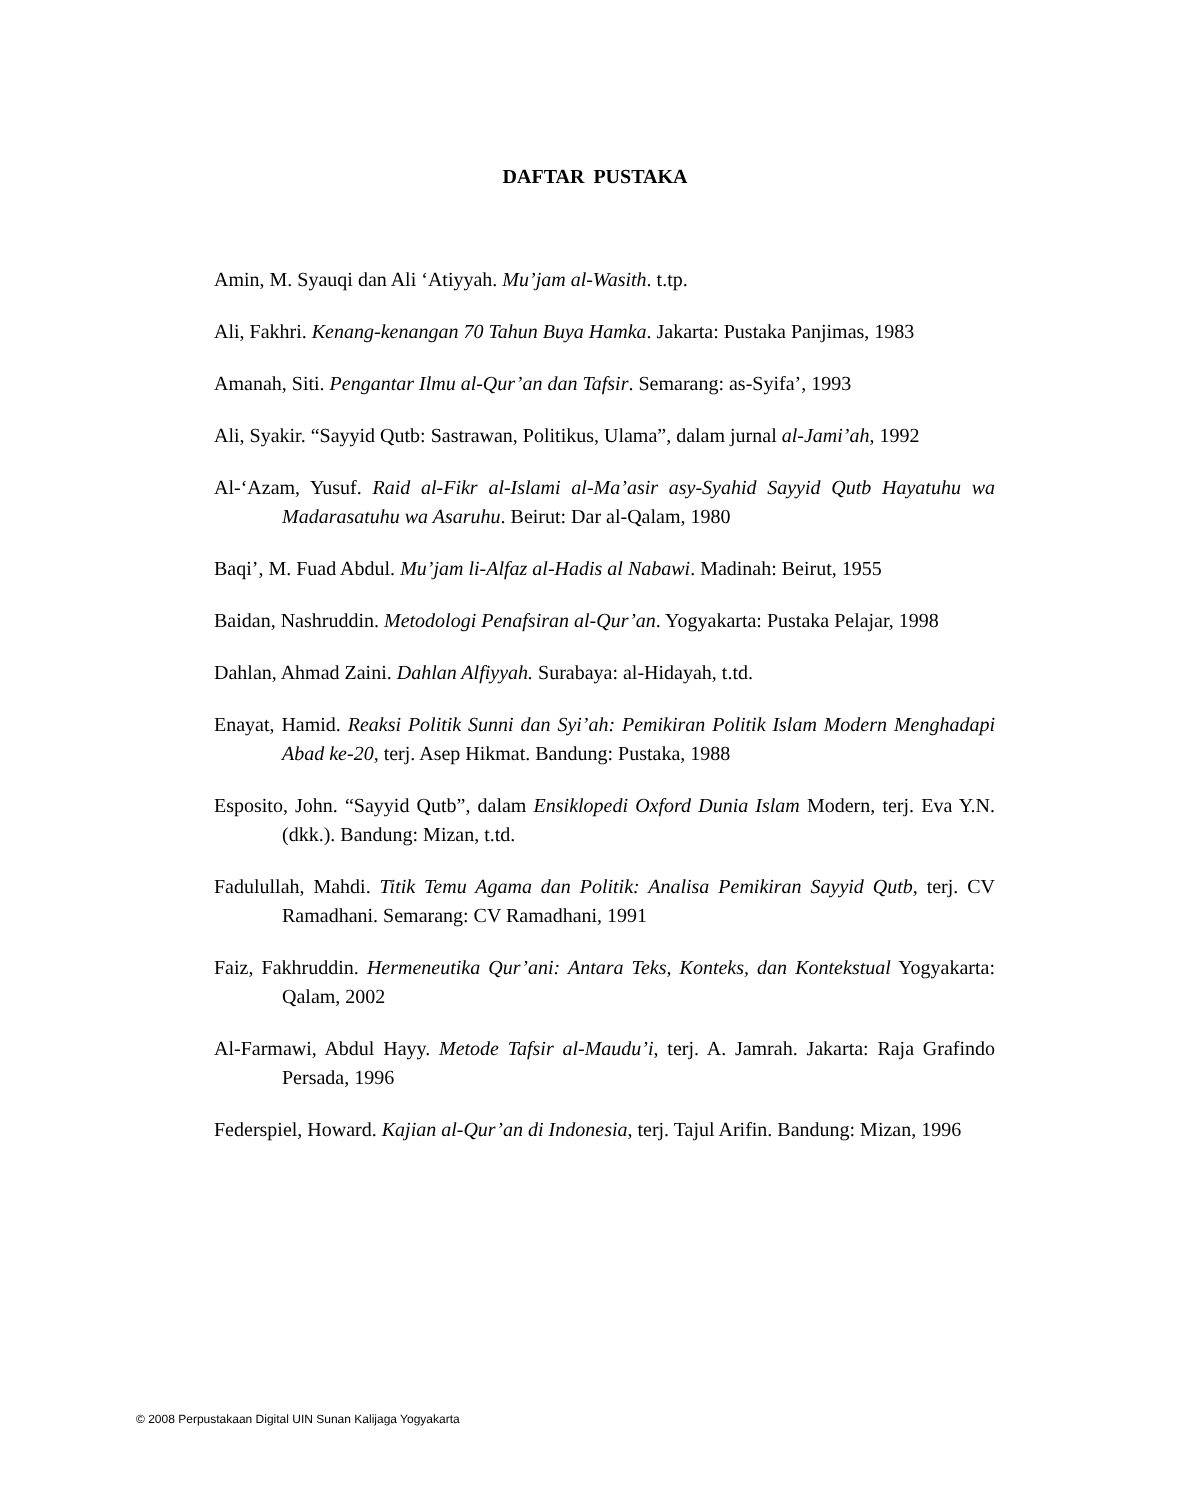DAFTAR PUSTAKA
Amin, M. Syauqi dan Ali ‘Atiyyah. Mu’jam al-Wasith. t.tp.
Ali, Fakhri. Kenang-kenangan 70 Tahun Buya Hamka. Jakarta: Pustaka Panjimas, 1983
Amanah, Siti. Pengantar Ilmu al-Qur’an dan Tafsir. Semarang: as-Syifa’, 1993
Ali, Syakir. “Sayyid Qutb: Sastrawan, Politikus, Ulama”, dalam jurnal al-Jami’ah, 1992
Al-‘Azam, Yusuf. Raid al-Fikr al-Islami al-Ma’asir asy-Syahid Sayyid Qutb Hayatuhu wa Madarasatuhu wa Asaruhu. Beirut: Dar al-Qalam, 1980
Baqi’, M. Fuad Abdul. Mu’jam li-Alfaz al-Hadis al Nabawi. Madinah: Beirut, 1955
Baidan, Nashruddin. Metodologi Penafsiran al-Qur’an. Yogyakarta: Pustaka Pelajar, 1998
Dahlan, Ahmad Zaini. Dahlan Alfiyyah. Surabaya: al-Hidayah, t.td.
Enayat, Hamid. Reaksi Politik Sunni dan Syi’ah: Pemikiran Politik Islam Modern Menghadapi Abad ke-20, terj. Asep Hikmat. Bandung: Pustaka, 1988
Esposito, John. “Sayyid Qutb”, dalam Ensiklopedi Oxford Dunia Islam Modern, terj. Eva Y.N. (dkk.). Bandung: Mizan, t.td.
Fadulullah, Mahdi. Titik Temu Agama dan Politik: Analisa Pemikiran Sayyid Qutb, terj. CV Ramadhani. Semarang: CV Ramadhani, 1991
Faiz, Fakhruddin. Hermeneutika Qur’ani: Antara Teks, Konteks, dan Kontekstual Yogyakarta: Qalam, 2002
Al-Farmawi, Abdul Hayy. Metode Tafsir al-Maudu’i, terj. A. Jamrah. Jakarta: Raja Grafindo Persada, 1996
Federspiel, Howard. Kajian al-Qur’an di Indonesia, terj. Tajul Arifin. Bandung: Mizan, 1996
© 2008 Perpustakaan Digital UIN Sunan Kalijaga Yogyakarta